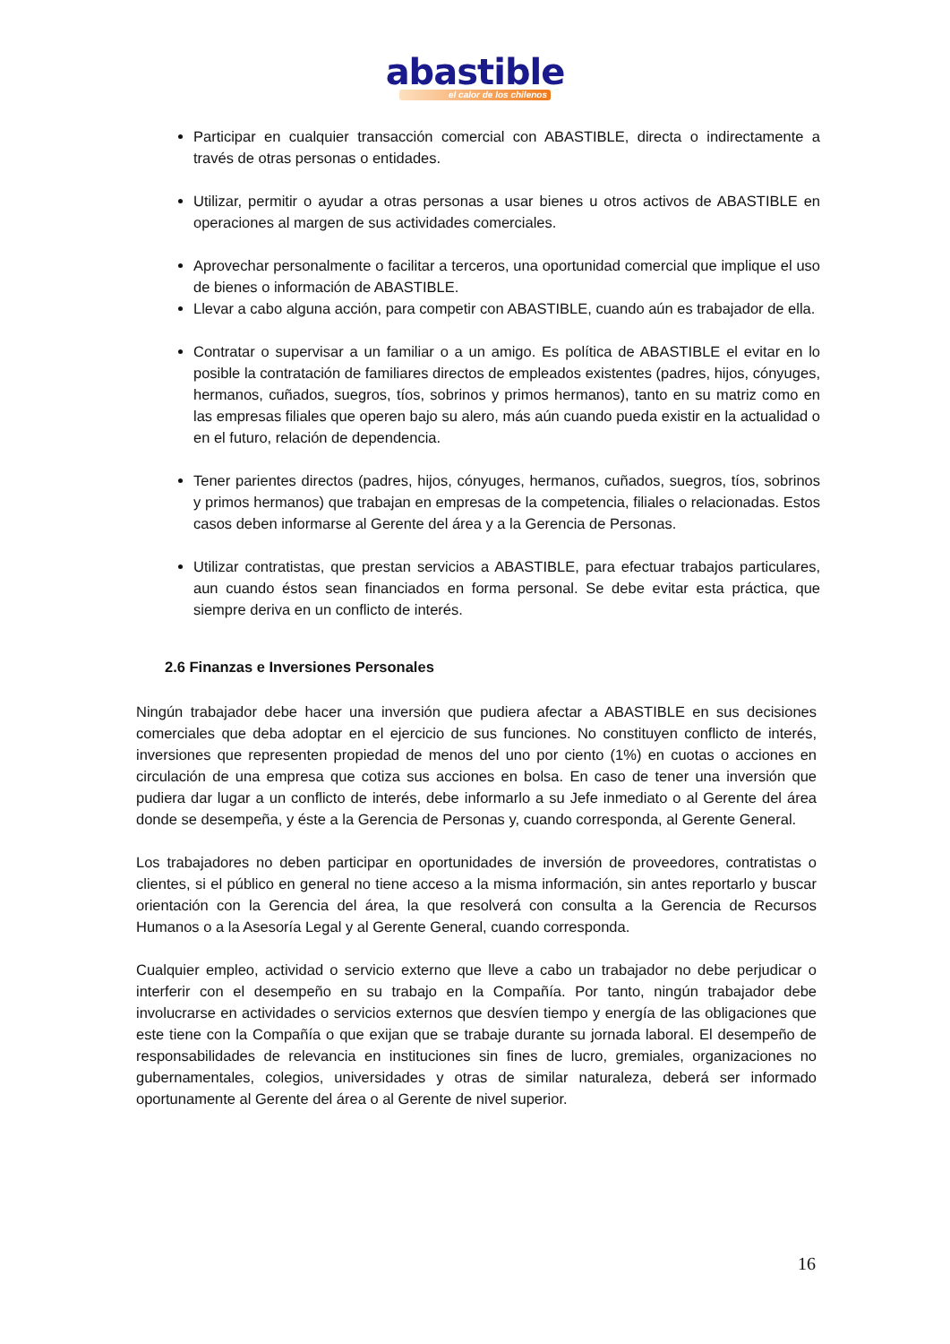abastible
el calor de los chilenos
Participar en cualquier transacción comercial con ABASTIBLE, directa o indirectamente a través de otras personas o entidades.
Utilizar, permitir o ayudar a otras personas a usar bienes u otros activos de ABASTIBLE en operaciones al margen de sus actividades comerciales.
Aprovechar personalmente o facilitar a terceros, una oportunidad comercial que implique el uso de bienes o información de ABASTIBLE.
Llevar a cabo alguna acción, para competir con ABASTIBLE, cuando aún es trabajador de ella.
Contratar o supervisar a un familiar o a un amigo. Es política de ABASTIBLE el evitar en lo posible la contratación de familiares directos de empleados existentes (padres, hijos, cónyuges, hermanos, cuñados, suegros, tíos, sobrinos y primos hermanos), tanto en su matriz como en las empresas filiales que operen bajo su alero, más aún cuando pueda existir en la actualidad o en el futuro, relación de dependencia.
Tener parientes directos (padres, hijos, cónyuges, hermanos, cuñados, suegros, tíos, sobrinos y primos hermanos) que trabajan en empresas de la competencia, filiales o relacionadas. Estos casos deben informarse al Gerente del área y a la Gerencia de Personas.
Utilizar contratistas, que prestan servicios a ABASTIBLE, para efectuar trabajos particulares, aun cuando éstos sean financiados en forma personal. Se debe evitar esta práctica, que siempre deriva en un conflicto de interés.
2.6 Finanzas e Inversiones Personales
Ningún trabajador debe hacer una inversión que pudiera afectar a ABASTIBLE en sus decisiones comerciales que deba adoptar en el ejercicio de sus funciones. No constituyen conflicto de interés, inversiones que representen propiedad de menos del uno por ciento (1%) en cuotas o acciones en circulación de una empresa que cotiza sus acciones en bolsa. En caso de tener una inversión que pudiera dar lugar a un conflicto de interés, debe informarlo a su Jefe inmediato o al Gerente del área donde se desempeña, y éste a la Gerencia de Personas y, cuando corresponda, al Gerente General.
Los trabajadores no deben participar en oportunidades de inversión de proveedores, contratistas o clientes, si el público en general no tiene acceso a la misma información, sin antes reportarlo y buscar orientación con la Gerencia del área, la que resolverá con consulta a la Gerencia de Recursos Humanos o a la Asesoría Legal y al Gerente General, cuando corresponda.
Cualquier empleo, actividad o servicio externo que lleve a cabo un trabajador no debe perjudicar o interferir con el desempeño en su trabajo en la Compañía. Por tanto, ningún trabajador debe involucrarse en actividades o servicios externos que desvíen tiempo y energía de las obligaciones que este tiene con la Compañía o que exijan que se trabaje durante su jornada laboral. El desempeño de responsabilidades de relevancia en instituciones sin fines de lucro, gremiales, organizaciones no gubernamentales, colegios, universidades y otras de similar naturaleza, deberá ser informado oportunamente al Gerente del área o al Gerente de nivel superior.
16